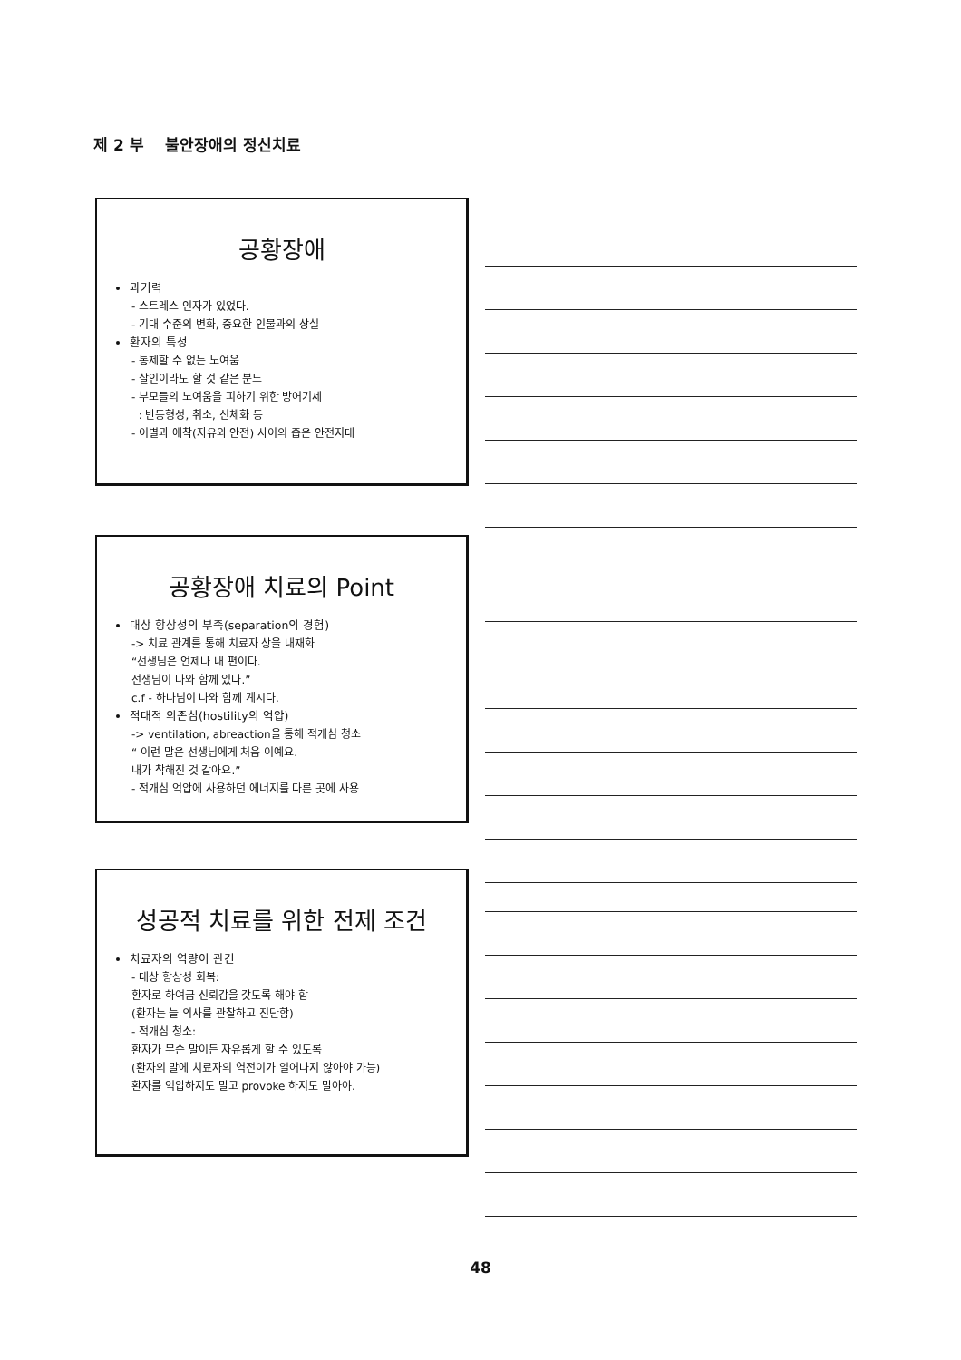제 2 부 불안장애의 정신치료
공황장애
과거력
- 스트레스 인자가 있었다.
- 기대 수준의 변화, 중요한 인물과의 상실
환자의 특성
- 통제할 수 없는 노여움
- 살인이라도 할 것 같은 분노
- 부모들의 노여움을 피하기 위한 방어기제
: 반동형성, 취소, 신체화 등
- 이별과 애착(자유와 안전) 사이의 좁은 안전지대
공황장애 치료의 Point
대상 항상성의 부족(separation의 경험)
-> 치료 관계를 통해 치료자 상을 내재화
“선생님은 언제나 내 편이다.
선생님이 나와 함께 있다.”
c.f - 하나님이 나와 함께 계시다.
적대적 의존심(hostility의 억압)
-> ventilation, abreaction을 통해 적개심 청소
“ 이런 말은 선생님에게 처음 이예요.
내가 착해진 것 같아요.”
- 적개심 억압에 사용하던 에너지를 다른 곳에 사용
성공적 치료를 위한 전제 조건
치료자의 역량이 관건
- 대상 항상성 회복:
환자로 하여금 신뢰감을 갖도록 해야 함
(환자는 늘 의사를 관찰하고 진단함)
- 적개심 청소:
환자가 무슨 말이든 자유롭게 할 수 있도록
(환자의 말에 치료자의 역전이가 일어나지 않아야 가능)
환자를 억압하지도 말고 provoke 하지도 말아야.
48